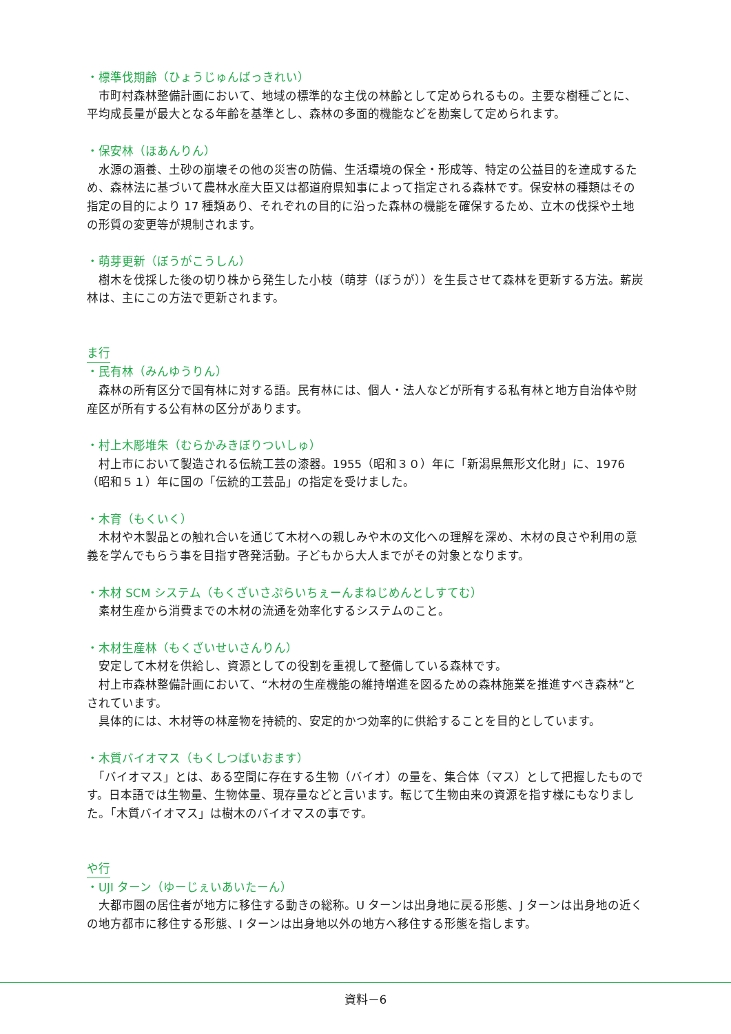・標準伐期齢（ひょうじゅんばっきれい）
　市町村森林整備計画において、地域の標準的な主伐の林齢として定められるもの。主要な樹種ごとに、平均成長量が最大となる年齢を基準とし、森林の多面的機能などを勘案して定められます。
・保安林（ほあんりん）
　水源の涵養、土砂の崩壊その他の災害の防備、生活環境の保全・形成等、特定の公益目的を達成するため、森林法に基づいて農林水産大臣又は都道府県知事によって指定される森林です。保安林の種類はその指定の目的により 17 種類あり、それぞれの目的に沿った森林の機能を確保するため、立木の伐採や土地の形質の変更等が規制されます。
・萌芽更新（ぼうがこうしん）
　樹木を伐採した後の切り株から発生した小枝（萌芽（ぼうが））を生長させて森林を更新する方法。薪炭林は、主にこの方法で更新されます。
ま行
・民有林（みんゆうりん）
　森林の所有区分で国有林に対する語。民有林には、個人・法人などが所有する私有林と地方自治体や財産区が所有する公有林の区分があります。
・村上木彫堆朱（むらかみきぼりついしゅ）
　村上市において製造される伝統工芸の漆器。1955（昭和３０）年に「新潟県無形文化財」に、1976（昭和５１）年に国の「伝統的工芸品」の指定を受けました。
・木育（もくいく）
　木材や木製品との触れ合いを通じて木材への親しみや木の文化への理解を深め、木材の良さや利用の意義を学んでもらう事を目指す啓発活動。子どもから大人までがその対象となります。
・木材 SCM システム（もくざいさぷらいちぇーんまねじめんとしすてむ）
　素材生産から消費までの木材の流通を効率化するシステムのこと。
・木材生産林（もくざいせいさんりん）
　安定して木材を供給し、資源としての役割を重視して整備している森林です。
　村上市森林整備計画において、“木材の生産機能の維持増進を図るための森林施業を推進すべき森林”とされています。
　具体的には、木材等の林産物を持続的、安定的かつ効率的に供給することを目的としています。
・木質バイオマス（もくしつばいおます）
　「バイオマス」とは、ある空間に存在する生物（バイオ）の量を、集合体（マス）として把握したものです。日本語では生物量、生物体量、現存量などと言います。転じて生物由来の資源を指す様にもなりました。「木質バイオマス」は樹木のバイオマスの事です。
や行
・UJI ターン（ゆーじぇいあいたーん）
　大都市圏の居住者が地方に移住する動きの総称。U ターンは出身地に戻る形態、J ターンは出身地の近くの地方都市に移住する形態、I ターンは出身地以外の地方へ移住する形態を指します。
資料－6